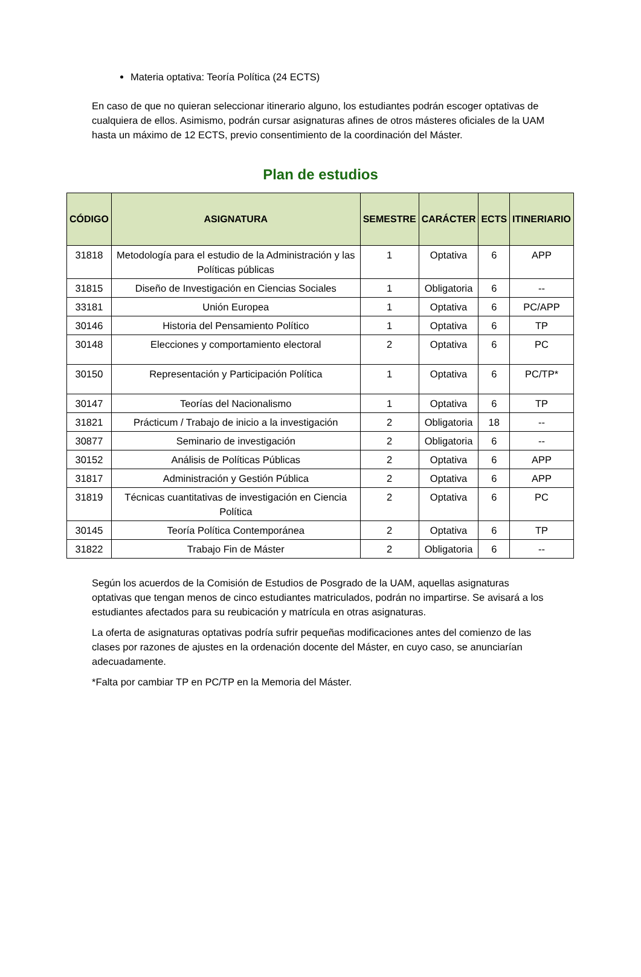Materia optativa: Teoría Política (24 ECTS)
En caso de que no quieran seleccionar itinerario alguno, los estudiantes podrán escoger optativas de cualquiera de ellos. Asimismo, podrán cursar asignaturas afines de otros másteres oficiales de la UAM hasta un máximo de 12 ECTS, previo consentimiento de la coordinación del Máster.
Plan de estudios
| CÓDIGO | ASIGNATURA | SEMESTRE | CARÁCTER | ECTS | ITINERIARIO |
| --- | --- | --- | --- | --- | --- |
| 31818 | Metodología para el estudio de la Administración y las Políticas públicas | 1 | Optativa | 6 | APP |
| 31815 | Diseño de Investigación en Ciencias Sociales | 1 | Obligatoria | 6 | -- |
| 33181 | Unión Europea | 1 | Optativa | 6 | PC/APP |
| 30146 | Historia del Pensamiento Político | 1 | Optativa | 6 | TP |
| 30148 | Elecciones y comportamiento electoral | 2 | Optativa | 6 | PC |
| 30150 | Representación y Participación Política | 1 | Optativa | 6 | PC/TP* |
| 30147 | Teorías del Nacionalismo | 1 | Optativa | 6 | TP |
| 31821 | Prácticum / Trabajo de inicio a la investigación | 2 | Obligatoria | 18 | -- |
| 30877 | Seminario de investigación | 2 | Obligatoria | 6 | -- |
| 30152 | Análisis de Políticas Públicas | 2 | Optativa | 6 | APP |
| 31817 | Administración y Gestión Pública | 2 | Optativa | 6 | APP |
| 31819 | Técnicas cuantitativas de investigación en Ciencia Política | 2 | Optativa | 6 | PC |
| 30145 | Teoría Política Contemporánea | 2 | Optativa | 6 | TP |
| 31822 | Trabajo Fin de Máster | 2 | Obligatoria | 6 | -- |
Según los acuerdos de la Comisión de Estudios de Posgrado de la UAM, aquellas asignaturas optativas que tengan menos de cinco estudiantes matriculados, podrán no impartirse. Se avisará a los estudiantes afectados para su reubicación y matrícula en otras asignaturas.
La oferta de asignaturas optativas podría sufrir pequeñas modificaciones antes del comienzo de las clases por razones de ajustes en la ordenación docente del Máster, en cuyo caso, se anunciarían adecuadamente.
*Falta por cambiar TP en PC/TP en la Memoria del Máster.